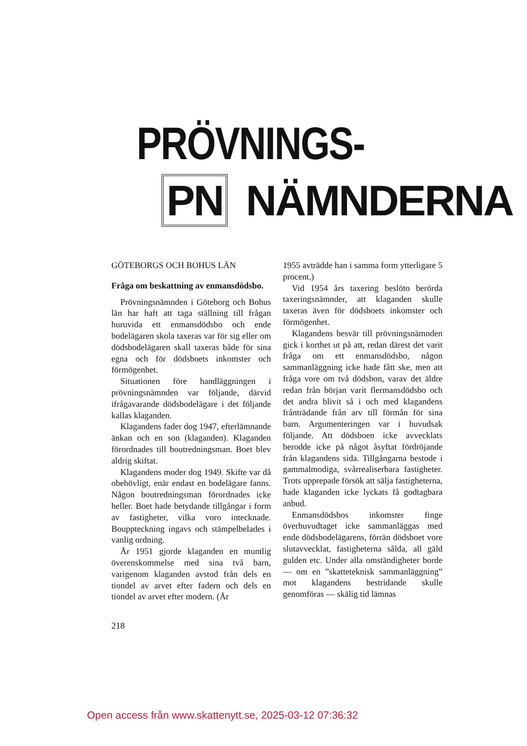PRÖVNINGS-
PN NÄMNDERNA
GÖTEBORGS OCH BOHUS LÄN
Fråga om beskattning av enmansdödsbo.
Prövningsnämnden i Göteborg och Bohus län har haft att taga ställning till frågan huruvida ett enmansdödsbo och ende bodelägaren skola taxeras var för sig eller om dödsbodelägaren skall taxeras både för sina egna och för dödsboets inkomster och förmögenhet.
Situationen före handläggningen i prövningsnämnden var följande, därvid ifrågavarande dödsbodelägare i det följande kallas klaganden.
Klagandens fader dog 1947, efterlämnande änkan och en son (klaganden). Klaganden förordnades till boutredningsman. Boet blev aldrig skiftat.
Klagandens moder dog 1949. Skifte var då obehövligt, enär endast en bodelägare fanns. Någon boutredningsman förordnades icke heller. Boet hade betydande tillgångar i form av fastigheter, vilka voro intecknade. Bouppteckning ingavs och stämpelbelades i vanlig ordning.
År 1951 gjorde klaganden en muntlig överenskommelse med sina två barn, varigenom klaganden avstod från dels en tiondel av arvet efter fadern och dels en tiondel av arvet efter modern. (År
1955 avträdde han i samma form ytterligare 5 procent.)
Vid 1954 års taxering beslöto berörda taxeringsnämnder, att klaganden skulle taxeras även för dödsboets inkomster och förmögenhet.
Klagandens besvär till prövningsnämnden gick i korthet ut på att, redan därest det varit fråga om ett enmansdödsbo, någon sammanläggning icke hade fått ske, men att fråga vore om två dödsbon, varav det äldre redan från början varit flermansdödsbo och det andra blivit så i och med klagandens frånträdande från arv till förmån för sina barn. Argumenteringen var i huvudsak följande. Att dödsboen icke avvecklats berodde icke på något åsyftat fördröjande från klagandens sida. Tillgångarna bestode i gammalmodiga, svårrealiserbara fastigheter. Trots upprepade försök att sälja fastigheterna, hade klaganden icke lyckats få godtagbara anbud.
Enmansdödsbos inkomster finge överhuvudtaget icke sammanläggas med ende dödsbodelägarens, förrän dödsboet vore slutavvecklat, fastigheterna sålda, all gäld gulden etc. Under alla omständigheter borde — om en ”skatteteknisk sammanläggning” mot klagandens bestridande skulle genomföras — skälig tid lämnas
218
Open access från www.skattenytt.se, 2025-03-12 07:36:32